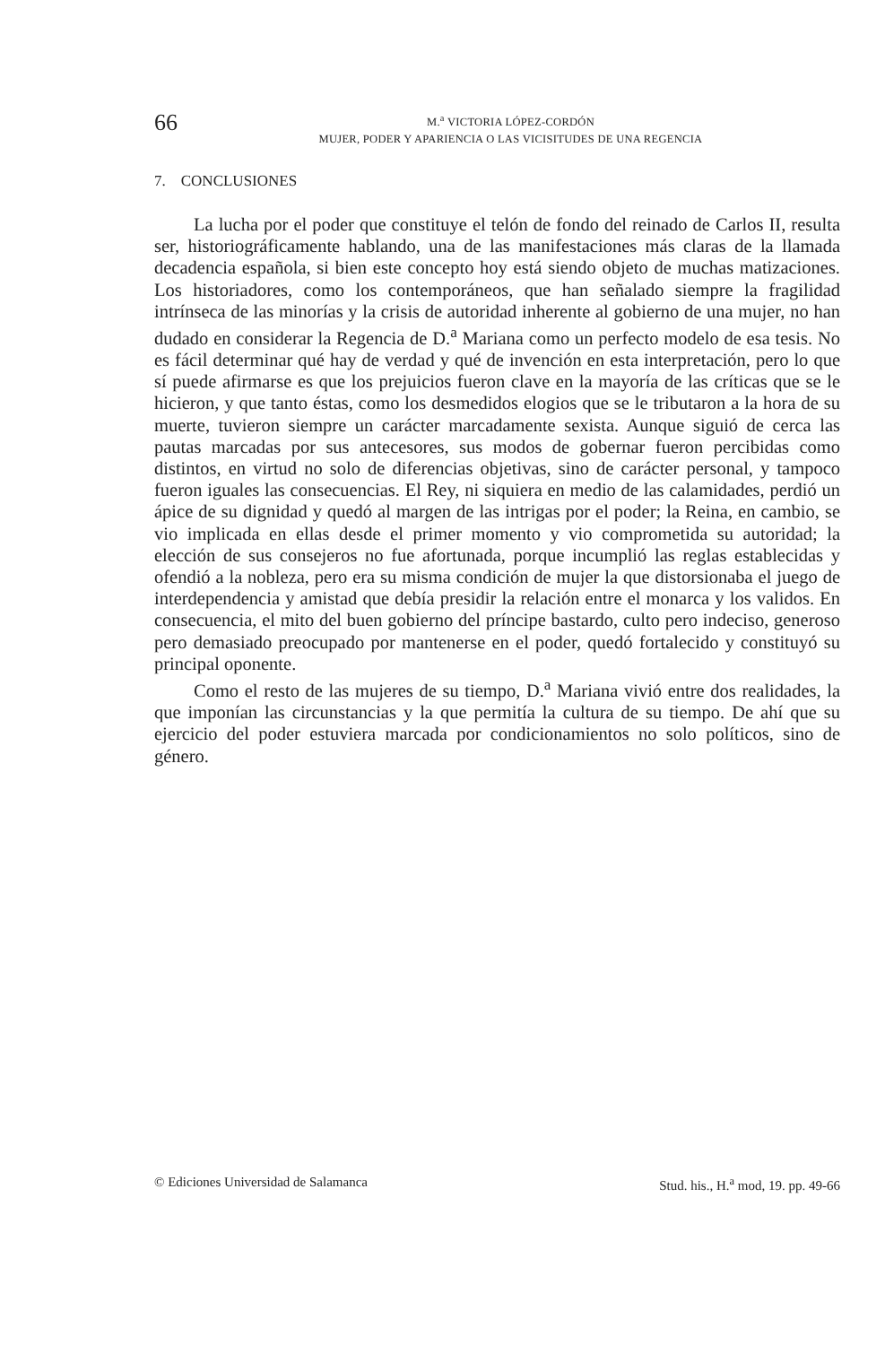66
M.<sup>a</sup> VICTORIA LÓPEZ-CORDÓN
MUJER, PODER Y APARIENCIA O LAS VICISITUDES DE UNA REGENCIA
7. CONCLUSIONES
La lucha por el poder que constituye el telón de fondo del reinado de Carlos II, resulta ser, historiográficamente hablando, una de las manifestaciones más claras de la llamada decadencia española, si bien este concepto hoy está siendo objeto de muchas matizaciones. Los historiadores, como los contemporáneos, que han señalado siempre la fragilidad intrínseca de las minorías y la crisis de autoridad inherente al gobierno de una mujer, no han dudado en considerar la Regencia de D.<sup>a</sup> Mariana como un perfecto modelo de esa tesis. No es fácil determinar qué hay de verdad y qué de invención en esta interpretación, pero lo que sí puede afirmarse es que los prejuicios fueron clave en la mayoría de las críticas que se le hicieron, y que tanto éstas, como los desmedidos elogios que se le tributaron a la hora de su muerte, tuvieron siempre un carácter marcadamente sexista. Aunque siguió de cerca las pautas marcadas por sus antecesores, sus modos de gobernar fueron percibidas como distintos, en virtud no solo de diferencias objetivas, sino de carácter personal, y tampoco fueron iguales las consecuencias. El Rey, ni siquiera en medio de las calamidades, perdió un ápice de su dignidad y quedó al margen de las intrigas por el poder; la Reina, en cambio, se vio implicada en ellas desde el primer momento y vio comprometida su autoridad; la elección de sus consejeros no fue afortunada, porque incumplió las reglas establecidas y ofendió a la nobleza, pero era su misma condición de mujer la que distorsionaba el juego de interdependencia y amistad que debía presidir la relación entre el monarca y los validos. En consecuencia, el mito del buen gobierno del príncipe bastardo, culto pero indeciso, generoso pero demasiado preocupado por mantenerse en el poder, quedó fortalecido y constituyó su principal oponente.
Como el resto de las mujeres de su tiempo, D.<sup>a</sup> Mariana vivió entre dos realidades, la que imponían las circunstancias y la que permitía la cultura de su tiempo. De ahí que su ejercicio del poder estuviera marcada por condicionamientos no solo políticos, sino de género.
© Ediciones Universidad de Salamanca Stud. his., H.<sup>a</sup> mod, 19. pp. 49-66